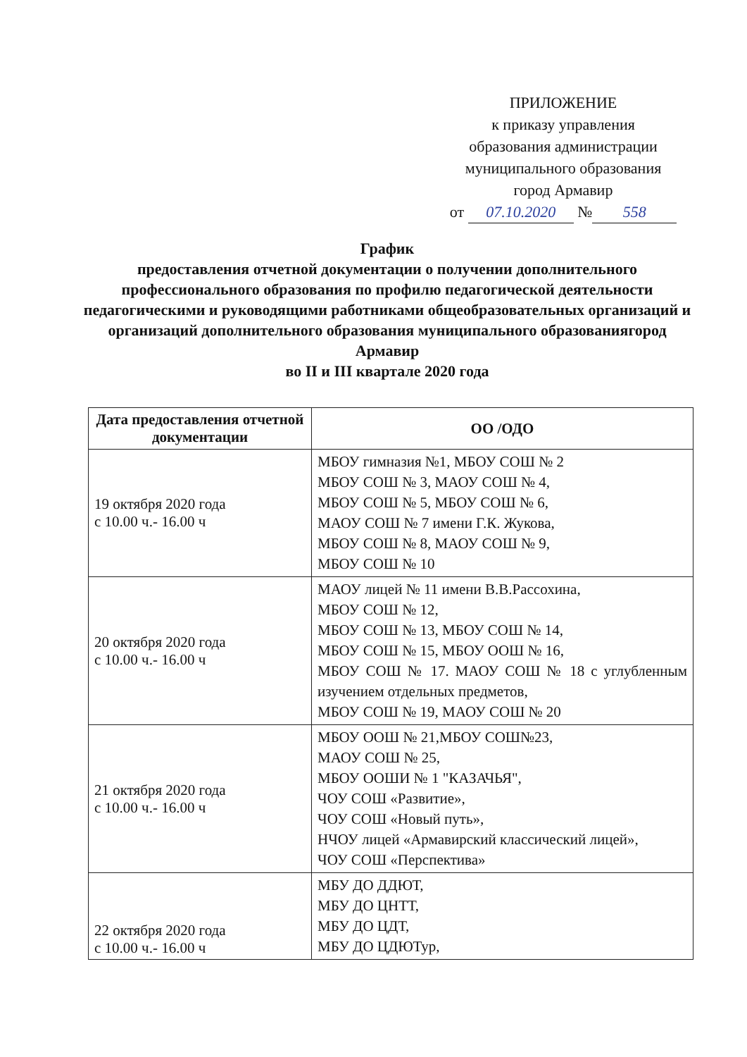ПРИЛОЖЕНИЕ
к приказу управления
образования администрации
муниципального образования
город Армавир
от 07.10.2020 № 558
График
предоставления отчетной документации о получении дополнительного профессионального образования по профилю педагогической деятельности педагогическими и руководящими работниками общеобразовательных организаций и организаций дополнительного образования муниципального образованиягород Армавир
во II и III квартале 2020 года
| Дата предоставления отчетной документации | ОО /ОДО |
| --- | --- |
| 19 октября 2020 года с 10.00 ч.- 16.00 ч | МБОУ гимназия №1, МБОУ СОШ № 2 МБОУ СОШ № 3, МАОУ СОШ № 4, МБОУ СОШ № 5, МБОУ СОШ № 6, МАОУ СОШ № 7 имени Г.К. Жукова, МБОУ СОШ № 8, МАОУ СОШ № 9, МБОУ СОШ № 10 |
| 20 октября 2020 года с 10.00 ч.- 16.00 ч | МАОУ лицей № 11 имени В.В.Рассохина, МБОУ СОШ № 12, МБОУ СОШ № 13, МБОУ СОШ № 14, МБОУ СОШ № 15, МБОУ ООШ № 16, МБОУ СОШ № 17. МАОУ СОШ № 18 с углубленным изучением отдельных предметов, МБОУ СОШ № 19, МАОУ СОШ № 20 |
| 21 октября 2020 года с 10.00 ч.- 16.00 ч | МБОУ ООШ № 21,МБОУ СОШ№23, МАОУ СОШ № 25, МБОУ ООШИ № 1 "КАЗАЧЬЯ", ЧОУ СОШ «Развитие», ЧОУ СОШ «Новый путь», НЧОУ лицей «Армавирский классический лицей», ЧОУ СОШ «Перспектива» |
| 22 октября 2020 года с 10.00 ч.- 16.00 ч | МБУ ДО ДДЮТ, МБУ ДО ЦНТТ, МБУ ДО ЦДТ, МБУ ДО ЦДЮТур, |